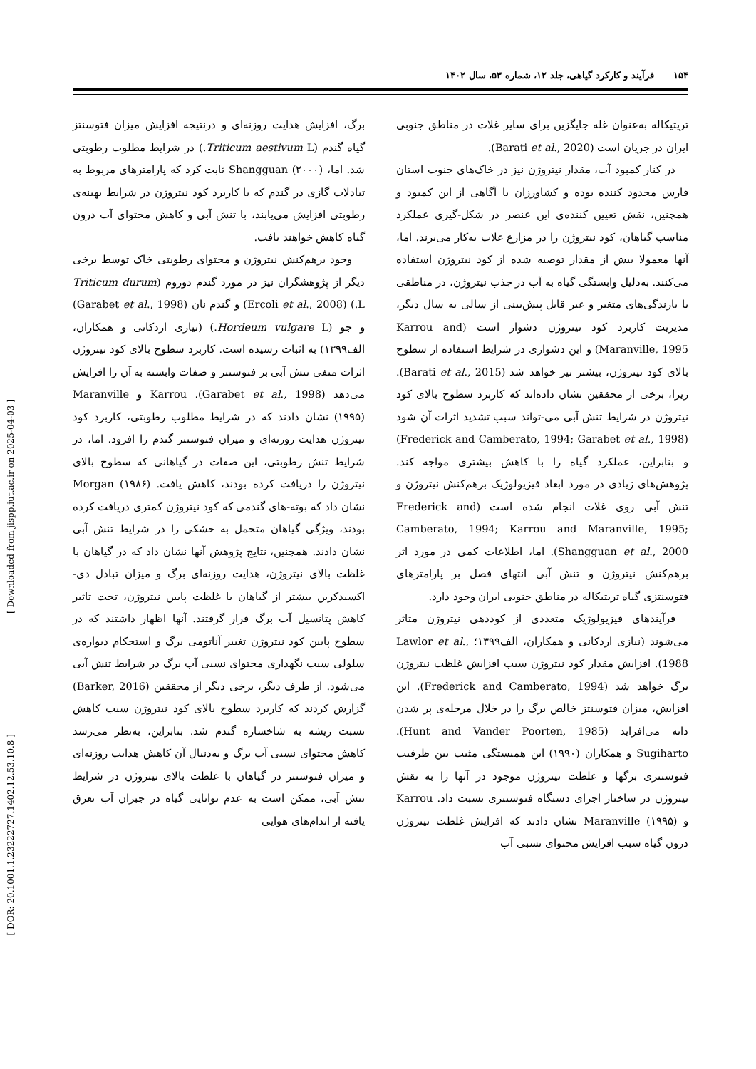۱۵۴ فرآیند و کارکرد گیاهی، جلد ۱۲، شماره ۵۳، سال ۱۴۰۲
تریتیکاله به‌عنوان غله جایگزین برای سایر غلات در مناطق جنوبی ایران در جریان است (Barati et al., 2020).
در کنار کمبود آب، مقدار نیتروژن نیز در خاک‌های جنوب استان فارس محدود کننده بوده و کشاورزان با آگاهی از این کمبود و همچنین، نقش تعیین کننده‌ی این عنصر در شکل-گیری عملکرد مناسب گیاهان، کود نیتروژن را در مزارع غلات به‌کار می‌برند. اما، آنها معمولا بیش از مقدار توصیه شده از کود نیتروژن استفاده می‌کنند. به‌دلیل وابستگی گیاه به آب در جذب نیتروژن، در مناطقی با بارندگی‌های متغیر و غیر قابل پیش‌بینی از سالی به سال دیگر، مدیریت کاربرد کود نیتروژن دشوار است (Karrou and Maranville, 1995) و این دشواری در شرایط استفاده از سطوح بالای کود نیتروژن، بیشتر نیز خواهد شد (Barati et al., 2015). زیرا، برخی از محققین نشان داده‌اند که کاربرد سطوح بالای کود نیتروژن در شرایط تنش آبی می-تواند سبب تشدید اثرات آن شود (Frederick and Camberato, 1994; Garabet et al., 1998) و بنابراین، عملکرد گیاه را با کاهش بیشتری مواجه کند. پژوهش‌های زیادی در مورد ابعاد فیزیولوژیک برهم‌کنش نیتروژن و تنش آبی روی غلات انجام شده است (Frederick and Camberato, 1994; Karrou and Maranville, 1995; Shangguan et al., 2000). اما، اطلاعات کمی در مورد اثر برهم‌کنش نیتروژن و تنش آبی انتهای فصل بر پارامترهای فتوسنتزی گیاه تریتیکاله در مناطق جنوبی ایران وجود دارد.
فرآیندهای فیزیولوژیک متعددی از کوددهی نیتروژن متاثر می‌شوند (نیازی اردکانی و همکاران، الف۱۳۹۹؛ Lawlor et al., 1988). افزایش مقدار کود نیتروژن سبب افزایش غلظت نیتروژن برگ خواهد شد (Frederick and Camberato, 1994). این افزایش، میزان فتوسنتز خالص برگ را در خلال مرحله‌ی پر شدن دانه می‌افزاید (Hunt and Vander Poorten, 1985). Sugiharto و همکاران (۱۹۹۰) این همبستگی مثبت بین ظرفیت فتوسنتزی برگها و غلظت نیتروژن موجود در آنها را به نقش نیتروژن در ساختار اجزای دستگاه فتوسنتزی نسبت داد. Karrou و Maranville (۱۹۹۵) نشان دادند که افزایش غلظت نیتروژن درون گیاه سبب افزایش محتوای نسبی آب
برگ، افزایش هدایت روزنه‌ای و درنتیجه افزایش میزان فتوسنتز گیاه گندم (Triticum aestivum L.) در شرایط مطلوب رطوبتی شد. اما، Shangguan (۲۰۰۰) ثابت کرد که پارامترهای مربوط به تبادلات گازی در گندم که با کاربرد کود نیتروژن در شرایط بهینه‌ی رطوبتی افزایش می‌یابند، با تنش آبی و کاهش محتوای آب درون گیاه کاهش خواهند یافت.
وجود برهم‌کنش نیتروژن و محتوای رطوبتی خاک توسط برخی دیگر از پژوهشگران نیز در مورد گندم دوروم (Triticum durum L.) (Ercoli et al., 2008) و گندم نان (Garabet et al., 1998) و جو (Hordeum vulgare L.) (نیازی اردکانی و همکاران، الف۱۳۹۹) به اثبات رسیده است. کاربرد سطوح بالای کود نیتروژن اثرات منفی تنش آبی بر فتوسنتز و صفات وابسته به آن را افزایش می‌دهد (Garabet et al., 1998). Karrou و Maranville (۱۹۹۵) نشان دادند که در شرایط مطلوب رطوبتی، کاربرد کود نیتروژن هدایت روزنه‌ای و میزان فتوسنتز گندم را افزود. اما، در شرایط تنش رطوبتی، این صفات در گیاهانی که سطوح بالای نیتروژن را دریافت کرده بودند، کاهش یافت. Morgan (۱۹۸۶) نشان داد که بوته-های گندمی که کود نیتروژن کمتری دریافت کرده بودند، ویژگی گیاهان متحمل به خشکی را در شرایط تنش آبی نشان دادند. همچنین، نتایج پژوهش آنها نشان داد که در گیاهان با غلظت بالای نیتروژن، هدایت روزنه‌ای برگ و میزان تبادل دی-اکسیدکربن بیشتر از گیاهان با غلظت پایین نیتروژن، تحت تاثیر کاهش پتانسیل آب برگ قرار گرفتند. آنها اظهار داشتند که در سطوح پایین کود نیتروژن تغییر آناتومی برگ و استحکام دیواره‌ی سلولی سبب نگهداری محتوای نسبی آب برگ در شرایط تنش آبی می‌شود. از طرف دیگر، برخی دیگر از محققین (Barker, 2016) گزارش کردند که کاربرد سطوح بالای کود نیتروژن سبب کاهش نسبت ریشه به شاخساره گندم شد. بنابراین، به‌نظر می‌رسد کاهش محتوای نسبی آب برگ و به‌دنبال آن کاهش هدایت روزنه‌ای و میزان فتوسنتز در گیاهان با غلظت بالای نیتروژن در شرایط تنش آبی، ممکن است به عدم توانایی گیاه در جبران آب تعرق یافته از اندام‌های هوایی
[ Downloaded from jispp.iut.ac.ir on 2025-04-03 ]
[ DOR: 20.1001.1.23222727.1402.12.53.10.8 ]